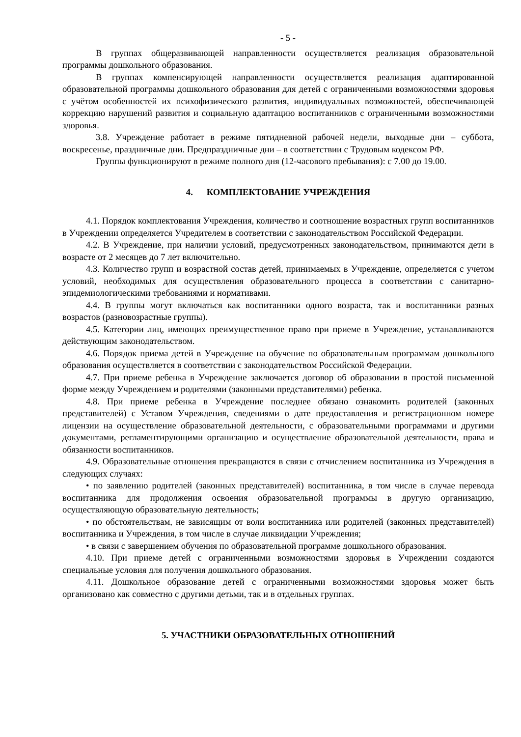- 5 -
В группах общеразвивающей направленности осуществляется реализация образовательной программы дошкольного образования.
В группах компенсирующей направленности осуществляется реализация адаптированной образовательной программы дошкольного образования для детей с ограниченными возможностями здоровья с учётом особенностей их психофизического развития, индивидуальных возможностей, обеспечивающей коррекцию нарушений развития и социальную адаптацию воспитанников с ограниченными возможностями здоровья.
3.8. Учреждение работает в режиме пятидневной рабочей недели, выходные дни – суббота, воскресенье, праздничные дни. Предпраздничные дни – в соответствии с Трудовым кодексом РФ.
Группы функционируют в режиме полного дня (12-часового пребывания): с 7.00 до 19.00.
4. КОМПЛЕКТОВАНИЕ УЧРЕЖДЕНИЯ
4.1. Порядок комплектования Учреждения, количество и соотношение возрастных групп воспитанников в Учреждении определяется Учредителем в соответствии с законодательством Российской Федерации.
4.2. В Учреждение, при наличии условий, предусмотренных законодательством, принимаются дети в возрасте от 2 месяцев до 7 лет включительно.
4.3. Количество групп и возрастной состав детей, принимаемых в Учреждение, определяется с учетом условий, необходимых для осуществления образовательного процесса в соответствии с санитарно-эпидемиологическими требованиями и нормативами.
4.4. В группы могут включаться как воспитанники одного возраста, так и воспитанники разных возрастов (разновозрастные группы).
4.5. Категории лиц, имеющих преимущественное право при приеме в Учреждение, устанавливаются действующим законодательством.
4.6. Порядок приема детей в Учреждение на обучение по образовательным программам дошкольного образования осуществляется в соответствии с законодательством Российской Федерации.
4.7. При приеме ребенка в Учреждение заключается договор об образовании в простой письменной форме между Учреждением и родителями (законными представителями) ребенка.
4.8. При приеме ребенка в Учреждение последнее обязано ознакомить родителей (законных представителей) с Уставом Учреждения, сведениями о дате предоставления и регистрационном номере лицензии на осуществление образовательной деятельности, с образовательными программами и другими документами, регламентирующими организацию и осуществление образовательной деятельности, права и обязанности воспитанников.
4.9. Образовательные отношения прекращаются в связи с отчислением воспитанника из Учреждения в следующих случаях:
• по заявлению родителей (законных представителей) воспитанника, в том числе в случае перевода воспитанника для продолжения освоения образовательной программы в другую организацию, осуществляющую образовательную деятельность;
• по обстоятельствам, не зависящим от воли воспитанника или родителей (законных представителей) воспитанника и Учреждения, в том числе в случае ликвидации Учреждения;
• в связи с завершением обучения по образовательной программе дошкольного образования.
4.10. При приеме детей с ограниченными возможностями здоровья в Учреждении создаются специальные условия для получения дошкольного образования.
4.11. Дошкольное образование детей с ограниченными возможностями здоровья может быть организовано как совместно с другими детьми, так и в отдельных группах.
5. УЧАСТНИКИ ОБРАЗОВАТЕЛЬНЫХ ОТНОШЕНИЙ